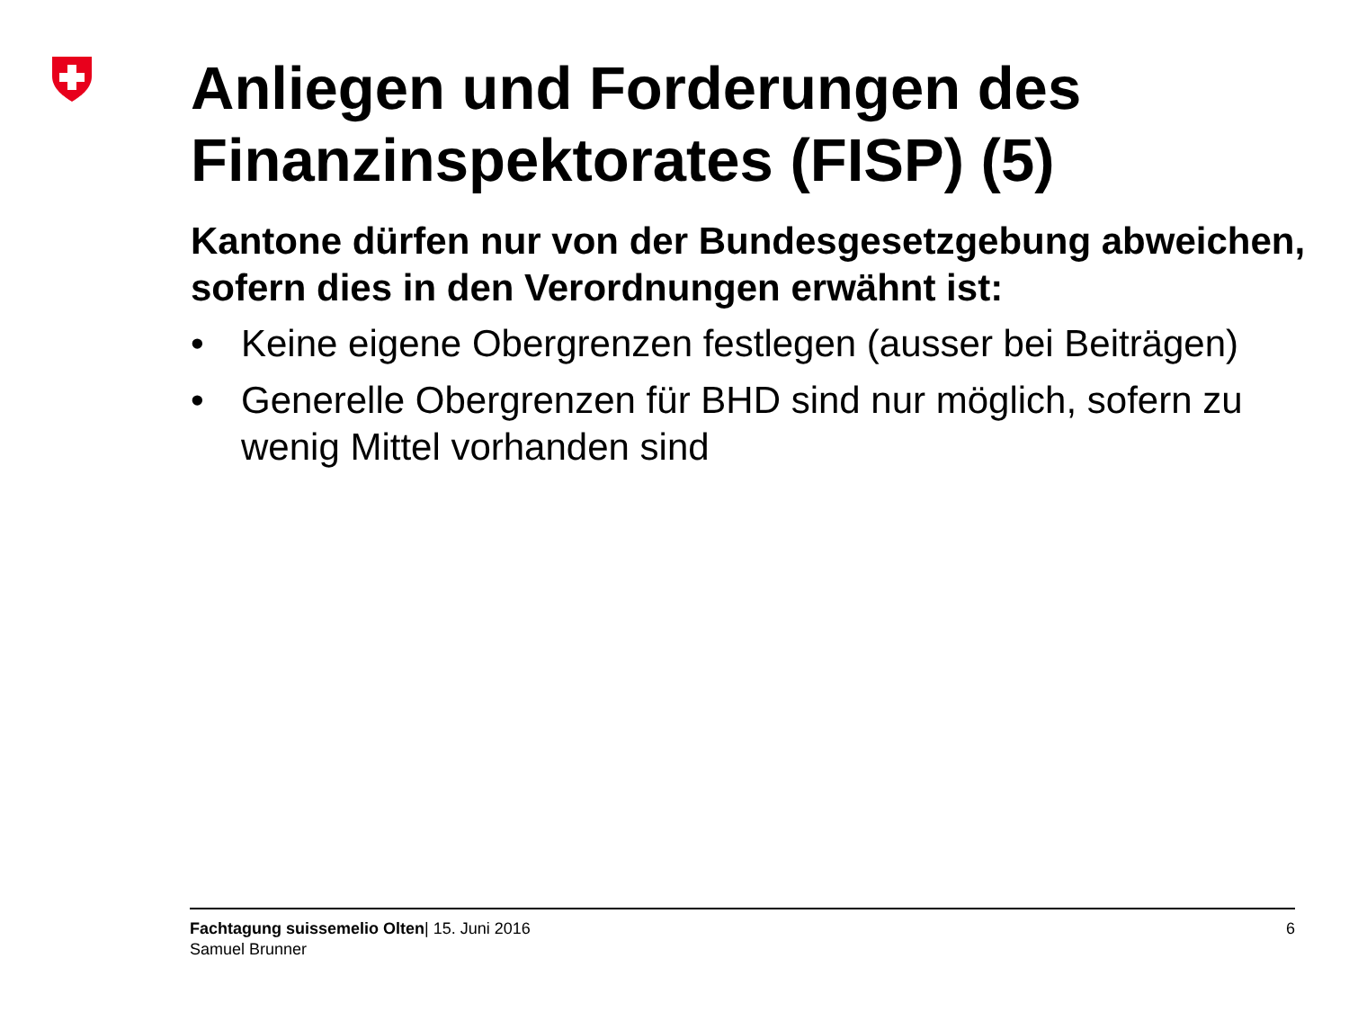Anliegen und Forderungen des Finanzinspektorates (FISP) (5)
Kantone dürfen nur von der Bundesgesetzgebung abweichen, sofern dies in den Verordnungen erwähnt ist:
• Keine eigene Obergrenzen festlegen (ausser bei Beiträgen)
• Generelle Obergrenzen für BHD sind nur möglich, sofern zu wenig Mittel vorhanden sind
Fachtagung suissemelio Olten| 15. Juni 2016
Samuel Brunner
6